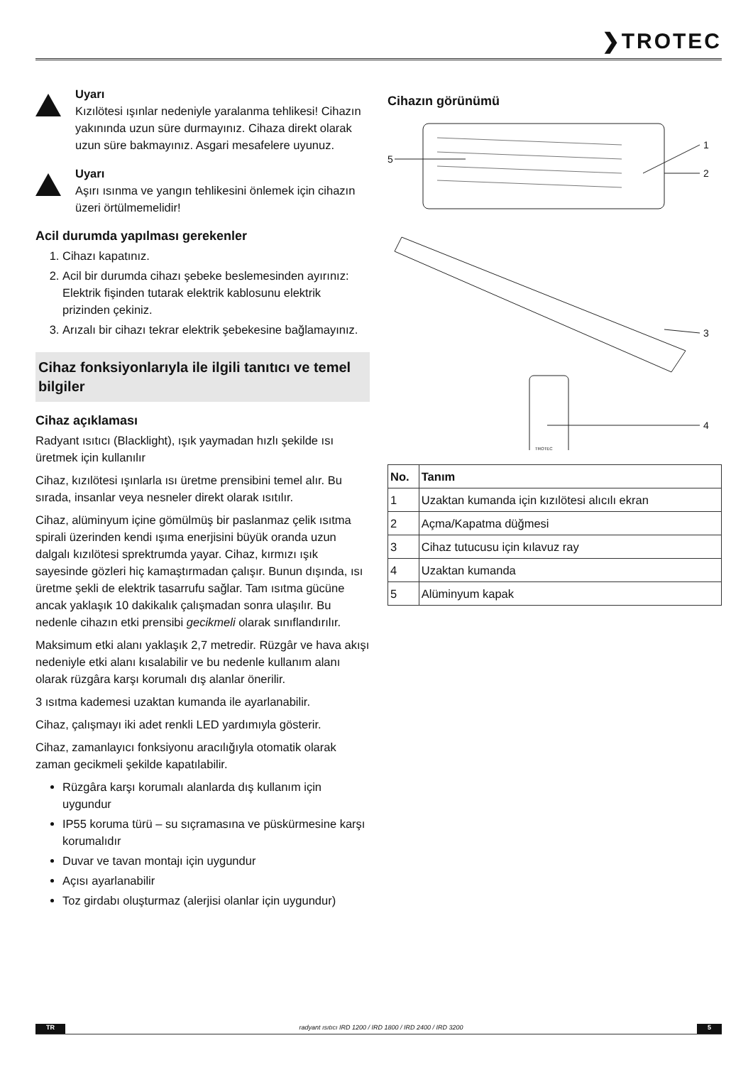❯TROTEC
Uyarı
Kızılötesi ışınlar nedeniyle yaralanma tehlikesi! Cihazın yakınında uzun süre durmayınız. Cihaza direkt olarak uzun süre bakmayınız. Asgari mesafelere uyunuz.
Uyarı
Aşırı ısınma ve yangın tehlikesini önlemek için cihazın üzeri örtülmemelidir!
Acil durumda yapılması gerekenler
1. Cihazı kapatınız.
2. Acil bir durumda cihazı şebeke beslemesinden ayırınız: Elektrik fişinden tutarak elektrik kablosunu elektrik prizinden çekiniz.
3. Arızalı bir cihazı tekrar elektrik şebekesine bağlamayınız.
Cihaz fonksiyonlarıyla ile ilgili tanıtıcı ve temel bilgiler
Cihaz açıklaması
Radyant ısıtıcı (Blacklight), ışık yaymadan hızlı şekilde ısı üretmek için kullanılır
Cihaz, kızılötesi ışınlarla ısı üretme prensibini temel alır. Bu sırada, insanlar veya nesneler direkt olarak ısıtılır.
Cihaz, alüminyum içine gömülmüş bir paslanmaz çelik ısıtma spirali üzerinden kendi ışıma enerjisini büyük oranda uzun dalgalı kızılötesi sprektrumda yayar. Cihaz, kırmızı ışık sayesinde gözleri hiç kamaştırmadan çalışır. Bunun dışında, ısı üretme şekli de elektrik tasarrufu sağlar. Tam ısıtma gücüne ancak yaklaşık 10 dakikalık çalışmadan sonra ulaşılır. Bu nedenle cihazın etki prensibi gecikmeli olarak sınıflandırılır.
Maksimum etki alanı yaklaşık 2,7 metredir. Rüzgâr ve hava akışı nedeniyle etki alanı kısalabilir ve bu nedenle kullanım alanı olarak rüzgâra karşı korumalı dış alanlar önerilir.
3 ısıtma kademesi uzaktan kumanda ile ayarlanabilir.
Cihaz, çalışmayı iki adet renkli LED yardımıyla gösterir.
Cihaz, zamanlayıcı fonksiyonu aracılığıyla otomatik olarak zaman gecikmeli şekilde kapatılabilir.
Rüzgâra karşı korumalı alanlarda dış kullanım için uygundur
IP55 koruma türü – su sıçramasına ve püskürmesine karşı korumalıdır
Duvar ve tavan montajı için uygundur
Açısı ayarlanabilir
Toz girdabı oluşturmaz (alerjisi olanlar için uygundur)
Cihazın görünümü
5
1
2
3
4
TROTEC
| No. | Tanım |
| --- | --- |
| 1 | Uzaktan kumanda için kızılötesi alıcılı ekran |
| 2 | Açma/Kapatma düğmesi |
| 3 | Cihaz tutucusu için kılavuz ray |
| 4 | Uzaktan kumanda |
| 5 | Alüminyum kapak |
TR radyant ısıtıcı IRD 1200 / IRD 1800 / IRD 2400 / IRD 3200
5